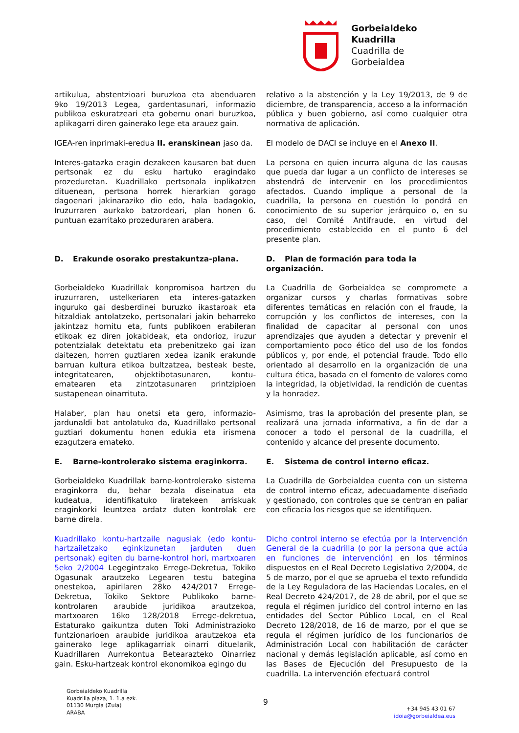Gorbeialdeko
Kuadrilla
Cuadrilla de
Gorbeialdea
artikulua, abstentzioari buruzkoa eta abenduaren 9ko 19/2013 Legea, gardentasunari, informazio publikoa eskuratzeari eta gobernu onari buruzkoa, aplikagarri diren gainerako lege eta arauez gain.
relativo a la abstención y la Ley 19/2013, de 9 de diciembre, de transparencia, acceso a la información pública y buen gobierno, así como cualquier otra normativa de aplicación.
IGEA-ren inprimaki-eredua II. eranskinean jaso da.
El modelo de DACI se incluye en el Anexo II.
Interes-gatazka eragin dezakeen kausaren bat duen pertsonak ez du esku hartuko eragindako prozeduretan. Kuadrillako pertsonala inplikatzen dituenean, pertsona horrek hierarkian gorago dagoenari jakinaraziko dio edo, hala badagokio, Iruzurraren aurkako batzordeari, plan honen 6. puntuan ezarritako prozeduraren arabera.
La persona en quien incurra alguna de las causas que pueda dar lugar a un conflicto de intereses se abstendrá de intervenir en los procedimientos afectados. Cuando implique a personal de la cuadrilla, la persona en cuestión lo pondrá en conocimiento de su superior jerárquico o, en su caso, del Comité Antifraude, en virtud del procedimiento establecido en el punto 6 del presente plan.
D. Erakunde osorako prestakuntza-plana.
D. Plan de formación para toda la organización.
Gorbeialdeko Kuadrillak konpromisoa hartzen du iruzurraren, ustelkeriaren eta interes-gatazken inguruko gai desberdinei buruzko ikastaroak eta hitzaldiak antolatzeko, pertsonalari jakin beharreko jakintzaz hornitu eta, funts publikoen erabileran etikoak ez diren jokabideak, eta ondorioz, iruzur potentzialak detektatu eta prebenitzeko gai izan daitezen, horren guztiaren xedea izanik erakunde barruan kultura etikoa bultzatzea, besteak beste, integritatearen, objektibotasunaren, kontu-ematearen eta zintzotasunaren printzipioen sustapenean oinarrituta.
La Cuadrilla de Gorbeialdea se compromete a organizar cursos y charlas formativas sobre diferentes temáticas en relación con el fraude, la corrupción y los conflictos de intereses, con la finalidad de capacitar al personal con unos aprendizajes que ayuden a detectar y prevenir el comportamiento poco ético del uso de los fondos públicos y, por ende, el potencial fraude. Todo ello orientado al desarrollo en la organización de una cultura ética, basada en el fomento de valores como la integridad, la objetividad, la rendición de cuentas y la honradez.
Halaber, plan hau onetsi eta gero, informazio-jardunaldi bat antolatuko da, Kuadrillako pertsonal guztiari dokumentu honen edukia eta irismena ezagutzera emateko.
Asimismo, tras la aprobación del presente plan, se realizará una jornada informativa, a fin de dar a conocer a todo el personal de la cuadrilla, el contenido y alcance del presente documento.
E. Barne-kontrolerako sistema eraginkorra.
E. Sistema de control interno eficaz.
Gorbeialdeko Kuadrillak barne-kontrolerako sistema eraginkorra du, behar bezala diseinatua eta kudeatua, identifikatuko liratekeen arriskuak eraginkorki leuntzea ardatz duten kontrolak ere barne direla.
La Cuadrilla de Gorbeialdea cuenta con un sistema de control interno eficaz, adecuadamente diseñado y gestionado, con controles que se centran en paliar con eficacia los riesgos que se identifiquen.
Kuadrillako kontu-hartzaile nagusiak (edo kontu-hartzailetzako eginkizunetan jarduten duen pertsonak) egiten du barne-kontrol hori, martxoaren 5eko 2/2004 Legegintzako Errege-Dekretua, Tokiko Ogasunak arautzeko Legearen testu bategina onestekoa, apirilaren 28ko 424/2017 Errege-Dekretua, Tokiko Sektore Publikoko barne-kontrolaren araubide juridikoa arautzekoa, martxoaren 16ko 128/2018 Errege-dekretua, Estaturako gaikuntza duten Toki Administrazioko funtzionarioen araubide juridikoa arautzekoa eta gainerako lege aplikagarriak oinarri dituelarik, Kuadrillaren Aurrekontua Betearazteko Oinarriez gain. Esku-hartzeak kontrol ekonomikoa egingo du
Dicho control interno se efectúa por la Intervención General de la cuadrilla (o por la persona que actúa en funciones de intervención) en los términos dispuestos en el Real Decreto Legislativo 2/2004, de 5 de marzo, por el que se aprueba el texto refundido de la Ley Reguladora de las Haciendas Locales, en el Real Decreto 424/2017, de 28 de abril, por el que se regula el régimen jurídico del control interno en las entidades del Sector Público Local, en el Real Decreto 128/2018, de 16 de marzo, por el que se regula el régimen jurídico de los funcionarios de Administración Local con habilitación de carácter nacional y demás legislación aplicable, así como en las Bases de Ejecución del Presupuesto de la cuadrilla. La intervención efectuará control
Gorbeialdeko Kuadrilla
Kuadrilla plaza, 1. 1.a ezk.
01130 Murgia (Zuia)
ARABA
9
+34 945 43 01 67
idoia@gorbeialdea.eus